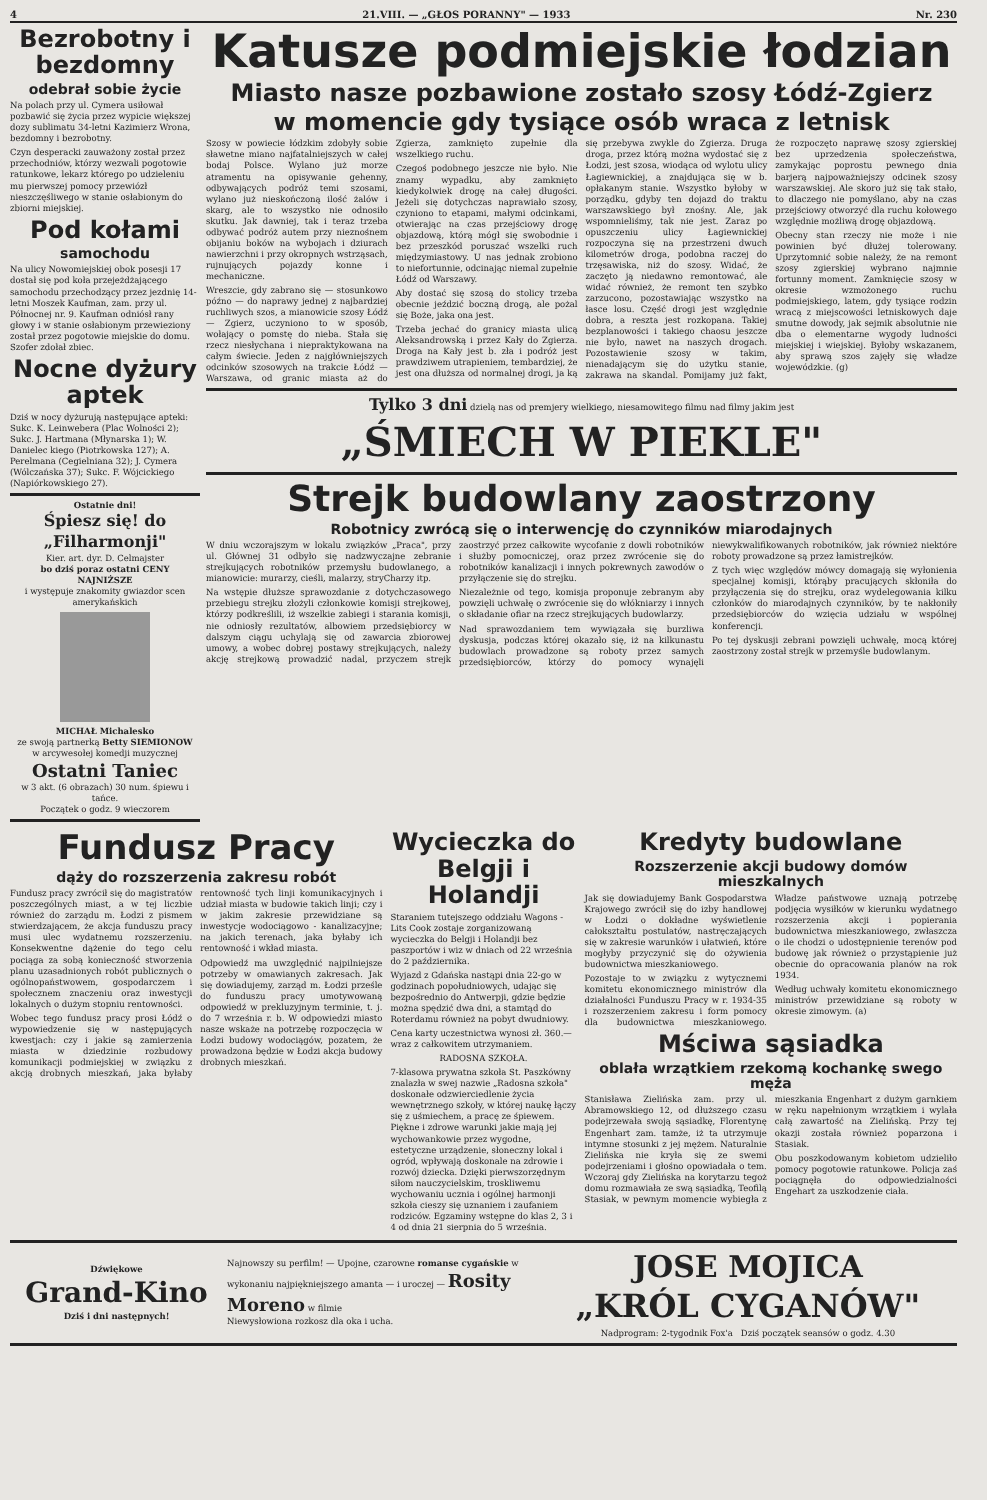4 21.VIII. — „GŁOS PORANNY" — 1933 Nr. 230
Bezrobotny i bezdomny
odebrał sobie życie
Na polach przy ul. Cymera usiłował pozbawić się życia przez wypicie większej dozy sublimatu 34-letni Kazimierz Wrona, bezdomny i bezrobotny.
Czyn desperacki zauważony został przez przechodniów, którzy wezwali pogotowie ratunkowe, lekarz którego po udzieleniu mu pierwszej pomocy przewiózł nieszczęśliwego w stanie osłabionym do zbiorni miejskiej.
Pod kołami
samochodu
Na ulicy Nowomiejskiej obok posesji 17 dostał się pod koła przejeżdżającego samochodu przechodzący przez jezdnię 14-letni Moszek Kaufman, zam. przy ul. Północnej nr. 9. Kaufman odniósł rany głowy i w stanie osłabionym przewieziony został przez pogotowie miejskie do domu. Szofer zdołał zbiec.
Nocne dyżury aptek
Dziś w nocy dyżurują następujące apteki: Sukc. K. Leinwebera (Plac Wolności 2); Sukc. J. Hartmana (Młynarska 1); W. Danielec kiego (Piotrkowska 127); A. Perelmana (Cegielniana 32); J. Cymera (Wólczańska 37); Sukc. F. Wójcickiego (Napiórkowskiego 27).
Ostatnie dni!
Śpiesz się! do „Filharmonji"
Kier. art. dyr. D. Celmajster
bo dziś poraz ostatni CENY NAJNIŻSZE
i występuje znakomity gwiazdor scen amerykańskich
MICHAŁ Michalesko
ze swoją partnerką Betty SIEMIONOW
w arcywesołej komedji muzycznej
Ostatni Taniec
w 3 akt. (6 obrazach) 30 num. śpiewu i tańce.
Początek o godz. 9 wieczorem
Katusze podmiejskie łodzian
Miasto nasze pozbawione zostało szosy Łódź-Zgierz
w momencie gdy tysiące osób wraca z letnisk
Szosy w powiecie łódzkim zdobyły sobie sławetne miano najfatalniejszych w całej bodaj Polsce. Wylano już morze atramentu na opisywanie gehenny, odbywających podróż temi szosami, wylano już nieskończoną ilość żalów i skarg, ale to wszystko nie odnosiło skutku. Jak dawniej, tak i teraz trzeba odbywać podróż autem przy nieznośnem obijaniu boków na wybojach i dziurach nawierzchni i przy okropnych wstrząsach, rujnujących pojazdy konne i mechaniczne.
Wreszcie, gdy zabrano się — stosunkowo późno — do naprawy jednej z najbardziej ruchliwych szos, a mianowicie szosy Łódź — Zgierz, uczyniono to w sposób, wołający o pomstę do nieba. Stała się rzecz niesłychana i niepraktykowana na całym świecie. Jeden z najgłówniejszych odcinków szosowych na trakcie Łódź — Warszawa, od granic miasta aż do Zgierza, zamknięto zupełnie dla wszelkiego ruchu.
Czegoś podobnego jeszcze nie było. Nie znamy wypadku, aby zamknięto kiedykolwiek drogę na całej długości. Jeżeli się dotychczas naprawiało szosy, czyniono to etapami, małymi odcinkami, otwierając na czas przejściowy drogę objazdową, którą mógł się swobodnie i bez przeszkód poruszać wszelki ruch międzymiastowy. U nas jednak zrobiono to niefortunnie, odcinając niemal zupełnie Łódź od Warszawy.
Aby dostać się szosą do stolicy trzeba obecnie jeździć boczną drogą, ale pożal się Boże, jaka ona jest.
Trzeba jechać do granicy miasta ulicą Aleksandrowską i przez Kały do Zgierza. Droga na Kały jest b. zła i podróż jest prawdziwem utrapieniem, tembardziej, że jest ona dłuższa od normalnej drogi, ja ką się przebywa zwykle do Zgierza. Druga droga, przez którą można wydostać się z Łodzi, jest szosa, wiodąca od wylotu ulicy Łagiewnickiej, a znajdująca się w b. opłakanym stanie. Wszystko byłoby w porządku, gdyby ten dojazd do traktu warszawskiego był znośny. Ale, jak wspomnieliśmy, tak nie jest. Zaraz po opuszczeniu ulicy Łagiewnickiej rozpoczyna się na przestrzeni dwuch kilometrów droga, podobna raczej do trzęsawiska, niż do szosy. Widać, że zaczęto ją niedawno remontować, ale widać również, że remont ten szybko zarzucono, pozostawiając wszystko na łasce losu. Część drogi jest względnie dobra, a reszta jest rozkopana. Takiej bezplanowości i takiego chaosu jeszcze nie było, nawet na naszych drogach. Pozostawienie szosy w takim, nienadającym się do użytku stanie, zakrawa na skandal. Pomijamy już fakt, że rozpoczęto naprawę szosy zgierskiej bez uprzedzenia społeczeństwa, zamykając poprostu pewnego dnia barjerą najpoważniejszy odcinek szosy warszawskiej. Ale skoro już się tak stało, to dlaczego nie pomyślano, aby na czas przejściowy otworzyć dla ruchu kołowego względnie możliwą drogę objazdową.
Obecny stan rzeczy nie może i nie powinien być dłużej tolerowany. Uprzytomnić sobie należy, że na remont szosy zgierskiej wybrano najmnie fortunny moment. Zamknięcie szosy w okresie wzmożonego ruchu podmiejskiego, latem, gdy tysiące rodzin wracą z miejscowości letniskowych daje smutne dowody, jak sejmik absolutnie nie dba o elementarne wygody ludności miejskiej i wiejskiej. Byłoby wskazanem, aby sprawą szos zajęły się władze wojewódzkie. (g)
Tylko 3 dni dzielą nas od premjery wielkiego, niesamowitego filmu nad filmy jakim jest
„ŚMIECH W PIEKLE"
Strejk budowlany zaostrzony
Robotnicy zwrócą się o interwencję do czynników miarodajnych
W dniu wczorajszym w lokalu związków „Praca", przy ul. Głównej 31 odbyło się nadzwyczajne zebranie strejkujących robotników przemysłu budowlanego, a mianowicie: murarzy, cieśli, malarzy, stryCharzy itp.
Na wstępie dłuższe sprawozdanie z dotychczasowego przebiegu strejku złożyli członkowie komisji strejkowej, którzy podkreślili, iż wszelkie zabiegi i starania komisji, nie odniosły rezultatów, albowiem przedsiębiorcy w dalszym ciągu uchylają się od zawarcia zbiorowej umowy, a wobec dobrej postawy strejkujących, należy akcję strejkową prowadzić nadal, przyczem strejk zaostrzyć przez całkowite wycofanie z dowli robotników i służby pomocniczej, oraz przez zwrócenie się do robotników kanalizacji i innych pokrewnych zawodów o przyłączenie się do strejku.
Niezależnie od tego, komisja proponuje zebranym aby powzięli uchwałę o zwrócenie się do włókniarzy i innych o składanie ofiar na rzecz strejkujących budowlarzy.
Nad sprawozdaniem tem wywiązała się burzliwa dyskusja, podczas której okazało się, iż na kilkunastu budowlach prowadzone są roboty przez samych przedsiębiorców, którzy do pomocy wynajęli niewykwalifikowanych robotników, jak również niektóre roboty prowadzone są przez łamistrejków.
Z tych więc względów mówcy domagają się wyłonienia specjalnej komisji, którąby pracujących skłoniła do przyłączenia się do strejku, oraz wydelegowania kilku członków do miarodajnych czynników, by te nakłoniły przedsiębiorców do wzięcia udziału w wspólnej konferencji.
Po tej dyskusji zebrani powzięli uchwałę, mocą której zaostrzony został strejk w przemyśle budowlanym.
Fundusz Pracy
dąży do rozszerzenia zakresu robót
Fundusz pracy zwrócił się do magistratów poszczególnych miast, a w tej liczbie również do zarządu m. Łodzi z pismem stwierdzającem, że akcja funduszu pracy musi ulec wydatnemu rozszerzeniu. Konsekwentne dążenie do tego celu pociąga za sobą konieczność stworzenia planu uzasadnionych robót publicznych o ogólnopaństwowem, gospodarczem i społecznem znaczeniu oraz inwestycji lokalnych o dużym stopniu rentowności.
Wobec tego fundusz pracy prosi Łódź o wypowiedzenie się w następujących kwestjach: czy i jakie są zamierzenia miasta w dziedzinie rozbudowy komunikacji podmiejskiej w związku z akcją drobnych mieszkań, jaka byłaby rentowność tych linji komunikacyjnych i udział miasta w budowie takich linji; czy i w jakim zakresie przewidziane są inwestycje wodociągowo - kanalizacyjne; na jakich terenach, jaka byłaby ich rentowność i wkład miasta.
Odpowiedź ma uwzględnić najpilniejsze potrzeby w omawianych zakresach. Jak się dowiadujemy, zarząd m. Łodzi prześle do funduszu pracy umotywowaną odpowiedź w prekluzyjnym terminie, t. j. do 7 września r. b. W odpowiedzi miasto nasze wskaże na potrzebę rozpoczęcia w Łodzi budowy wodociągów, pozatem, że prowadzona będzie w Łodzi akcja budowy drobnych mieszkań.
Wycieczka do Belgji i Holandji
Staraniem tutejszego oddziału Wagons - Lits Cook zostaje zorganizowaną wycieczka do Belgji i Holandji bez paszportów i wiz w dniach od 22 września do 2 października.
Wyjazd z Gdańska nastąpi dnia 22-go w godzinach popołudniowych, udając się bezpośrednio do Antwerpji, gdzie będzie można spędzić dwa dni, a stamtąd do Roterdamu również na pobyt dwudniowy.
Cena karty uczestnictwa wynosi zł. 360.— wraz z całkowitem utrzymaniem.
RADOSNA SZKOŁA.
7-klasowa prywatna szkoła St. Paszkówny znalazła w swej nazwie „Radosna szkoła" doskonałe odzwierciedlenie życia wewnętrznego szkoły, w której naukę łączy się z uśmiechem, a pracę ze śpiewem. Piękne i zdrowe warunki jakie mają jej wychowankowie przez wygodne, estetyczne urządzenie, słoneczny lokal i ogród, wpływają doskonale na zdrowie i rozwój dziecka. Dzięki pierwszorzędnym siłom nauczycielskim, troskliwemu wychowaniu ucznia i ogólnej harmonji szkoła cieszy się uznaniem i zaufaniem rodziców. Egzaminy wstępne do klas 2, 3 i 4 od dnia 21 sierpnia do 5 września.
Kredyty budowlane
Rozszerzenie akcji budowy domów mieszkalnych
Jak się dowiadujemy Bank Gospodarstwa Krajowego zwrócił się do izby handlowej w Łodzi o dokładne wyświetlenie całokształtu postulatów, nastręczających się w zakresie warunków i ułatwień, które mogłyby przyczynić się do ożywienia budownictwa mieszkaniowego.
Pozostaje to w związku z wytycznemi komitetu ekonomicznego ministrów dla działalności Funduszu Pracy w r. 1934-35 i rozszerzeniem zakresu i form pomocy dla budownictwa mieszkaniowego. Władze państwowe uznają potrzebę podjęcia wysiłków w kierunku wydatnego rozszerzenia akcji i popierania budownictwa mieszkaniowego, zwłaszcza o ile chodzi o udostępnienie terenów pod budowę jak również o przystąpienie już obecnie do opracowania planów na rok 1934.
Według uchwały komitetu ekonomicznego ministrów przewidziane są roboty w okresie zimowym. (a)
Mściwa sąsiadka
oblała wrzątkiem rzekomą kochankę swego męża
Stanisława Zielińska zam. przy ul. Abramowskiego 12, od dłuższego czasu podejrzewała swoją sąsiadkę, Florentynę Engenhart zam. tamże, iż ta utrzymuje intymne stosunki z jej mężem. Naturalnie Zielińska nie kryła się ze swemi podejrzeniami i głośno opowiadała o tem. Wczoraj gdy Zielińska na korytarzu tegoż domu rozmawiała ze swą sąsiadką, Teofilą Stasiak, w pewnym momencie wybiegła z mieszkania Engenhart z dużym garnkiem w ręku napełnionym wrzątkiem i wylała całą zawartość na Zielińską. Przy tej okazji została również poparzona i Stasiak.
Obu poszkodowanym kobietom udzieliło pomocy pogotowie ratunkowe. Policja zaś pociągnęła do odpowiedzialności Engehart za uszkodzenie ciała.
Dźwiękowe
Grand-Kino
Dziś i dni następnych!
Najnowszy su perfilm! — Upojne, czarowne romanse cygańskie w wykonaniu najpiękniejszego amanta — i uroczej — Rosity Moreno w filmie
Niewysłowiona rozkosz dla oka i ucha.
JOSE MOJICA
„KRÓL CYGANÓW"
Nadprogram: 2-tygodnik Fox'a Dziś początek seansów o godz. 4.30